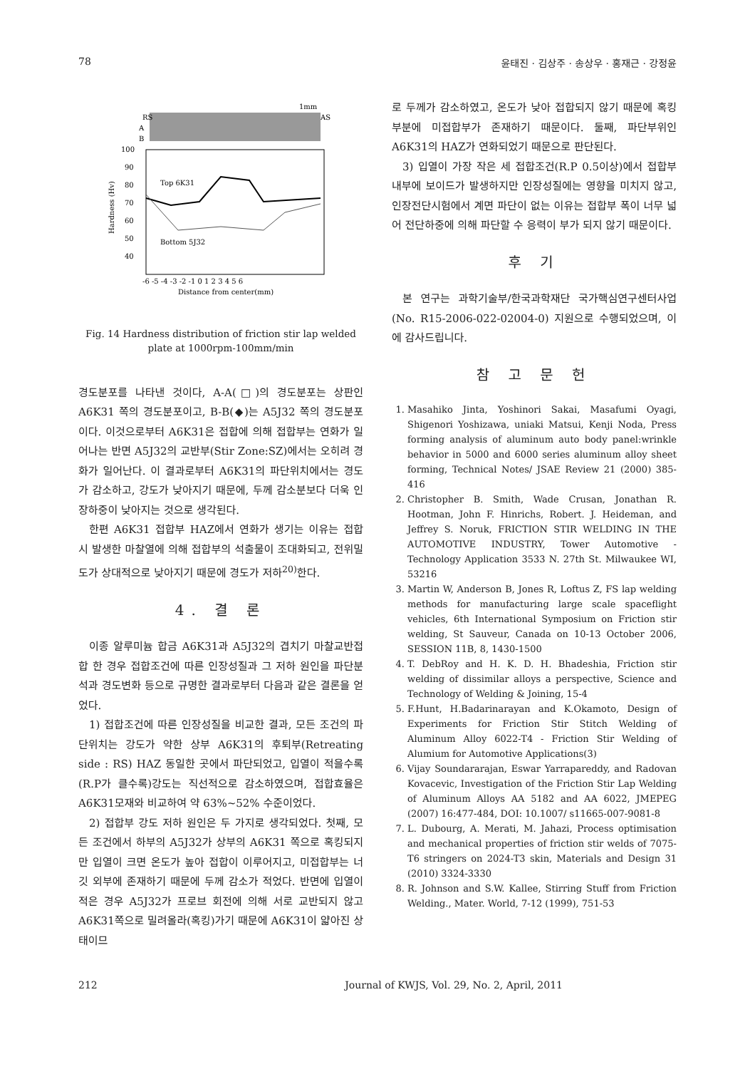78 윤태진 · 김상주 · 송상우 · 홍재근 · 강정윤
1mm
RS
AS
A
B
100
90
80
70
60
50
40
Hardness (Hv)
Top 6K31
Bottom 5J32
-6 -5 -4 -3 -2 -1 0 1 2 3 4 5 6
Distance from center(mm)
Fig. 14 Hardness distribution of friction stir lap welded plate at 1000rpm-100mm/min
경도분포를 나타낸 것이다, A-A(□)의 경도분포는 상판인 A6K31 쪽의 경도분포이고, B-B(◆)는 A5J32 쪽의 경도분포이다. 이것으로부터 A6K31은 접합에 의해 접합부는 연화가 일어나는 반면 A5J32의 교반부(Stir Zone:SZ)에서는 오히려 경화가 일어난다. 이 결과로부터 A6K31의 파단위치에서는 경도가 감소하고, 강도가 낮아지기 때문에, 두께 감소분보다 더욱 인장하중이 낮아지는 것으로 생각된다.
한편 A6K31 접합부 HAZ에서 연화가 생기는 이유는 접합 시 발생한 마찰열에 의해 접합부의 석출물이 조대화되고, 전위밀도가 상대적으로 낮아지기 때문에 경도가 저하<sup>20)</sup>한다.
4. 결 론
이종 알루미늄 합금 A6K31과 A5J32의 겹치기 마찰교반접합 한 경우 접합조건에 따른 인장성질과 그 저하 원인을 파단분석과 경도변화 등으로 규명한 결과로부터 다음과 같은 결론을 얻었다.
1) 접합조건에 따른 인장성질을 비교한 결과, 모든 조건의 파단위치는 강도가 약한 상부 A6K31의 후퇴부(Retreating side : RS) HAZ 동일한 곳에서 파단되었고, 입열이 적을수록(R.P가 클수록)강도는 직선적으로 감소하였으며, 접합효율은 A6K31모재와 비교하여 약 63%~52% 수준이었다.
2) 접합부 강도 저하 원인은 두 가지로 생각되었다. 첫째, 모든 조건에서 하부의 A5J32가 상부의 A6K31 쪽으로 혹킹되지만 입열이 크면 온도가 높아 접합이 이루어지고, 미접합부는 너깃 외부에 존재하기 때문에 두께 감소가 적었다. 반면에 입열이 적은 경우 A5J32가 프로브 회전에 의해 서로 교반되지 않고 A6K31쪽으로 밀려올라(혹킹)가기 때문에 A6K31이 얇아진 상태이므
로 두께가 감소하였고, 온도가 낮아 접합되지 않기 때문에 혹킹부분에 미접합부가 존재하기 때문이다. 둘째, 파단부위인 A6K31의 HAZ가 연화되었기 때문으로 판단된다.
3) 입열이 가장 작은 세 접합조건(R.P 0.5이상)에서 접합부 내부에 보이드가 발생하지만 인장성질에는 영향을 미치지 않고, 인장전단시험에서 계면 파단이 없는 이유는 접합부 폭이 너무 넓어 전단하중에 의해 파단할 수 응력이 부가 되지 않기 때문이다.
후 기
본 연구는 과학기술부/한국과학재단 국가핵심연구센터사업(No. R15-2006-022-02004-0) 지원으로 수행되었으며, 이에 감사드립니다.
참 고 문 헌
1. Masahiko Jinta, Yoshinori Sakai, Masafumi Oyagi, Shigenori Yoshizawa, uniaki Matsui, Kenji Noda, Press forming analysis of aluminum auto body panel:wrinkle behavior in 5000 and 6000 series aluminum alloy sheet forming, Technical Notes/ JSAE Review 21 (2000) 385-416
2. Christopher B. Smith, Wade Crusan, Jonathan R. Hootman, John F. Hinrichs, Robert. J. Heideman, and Jeffrey S. Noruk, FRICTION STIR WELDING IN THE AUTOMOTIVE INDUSTRY, Tower Automotive - Technology Application 3533 N. 27th St. Milwaukee WI, 53216
3. Martin W, Anderson B, Jones R, Loftus Z, FS lap welding methods for manufacturing large scale spaceflight vehicles, 6th International Symposium on Friction stir welding, St Sauveur, Canada on 10-13 October 2006, SESSION 11B, 8, 1430-1500
4. T. DebRoy and H. K. D. H. Bhadeshia, Friction stir welding of dissimilar alloys a perspective, Science and Technology of Welding & Joining, 15-4
5. F.Hunt, H.Badarinarayan and K.Okamoto, Design of Experiments for Friction Stir Stitch Welding of Aluminum Alloy 6022-T4 - Friction Stir Welding of Alumium for Automotive Applications(3)
6. Vijay Soundararajan, Eswar Yarrapareddy, and Radovan Kovacevic, Investigation of the Friction Stir Lap Welding of Aluminum Alloys AA 5182 and AA 6022, JMEPEG (2007) 16:477-484, DOI: 10.1007/ s11665-007-9081-8
7. L. Dubourg, A. Merati, M. Jahazi, Process optimisation and mechanical properties of friction stir welds of 7075-T6 stringers on 2024-T3 skin, Materials and Design 31 (2010) 3324-3330
8. R. Johnson and S.W. Kallee, Stirring Stuff from Friction Welding., Mater. World, 7-12 (1999), 751-53
212 Journal of KWJS, Vol. 29, No. 2, April, 2011